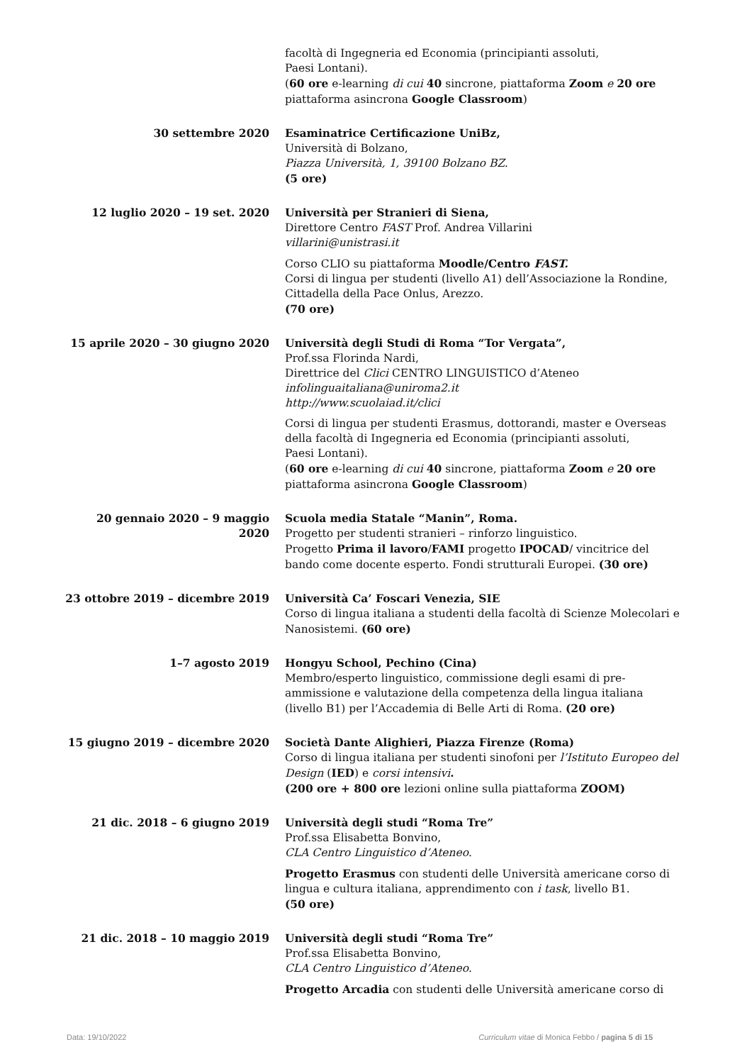facoltà di Ingegneria ed Economia (principianti assoluti,
Paesi Lontani).
(60 ore e-learning di cui 40 sincrone, piattaforma Zoom e 20 ore
piattaforma asincrona Google Classroom)
30 settembre 2020 Esaminatrice Certificazione UniBz,
Università di Bolzano,
Piazza Università, 1, 39100 Bolzano BZ.
(5 ore)
12 luglio 2020 – 19 set. 2020 Università per Stranieri di Siena,
Direttore Centro FAST Prof. Andrea Villarini
villarini@unistrasi.it
Corso CLIO su piattaforma Moodle/Centro FAST.
Corsi di lingua per studenti (livello A1) dell’Associazione la Rondine, Cittadella della Pace Onlus, Arezzo.
(70 ore)
15 aprile 2020 – 30 giugno 2020 Università degli Studi di Roma “Tor Vergata”,
Prof.ssa Florinda Nardi,
Direttrice del Clici CENTRO LINGUISTICO d’Ateneo
infolinguaitaliana@uniroma2.it
http://www.scuolaiad.it/clici
Corsi di lingua per studenti Erasmus, dottorandi, master e Overseas della facoltà di Ingegneria ed Economia (principianti assoluti,
Paesi Lontani).
(60 ore e-learning di cui 40 sincrone, piattaforma Zoom e 20 ore
piattaforma asincrona Google Classroom)
20 gennaio 2020 – 9 maggio 2020 Scuola media Statale “Manin”, Roma.
Progetto per studenti stranieri – rinforzo linguistico.
Progetto Prima il lavoro/FAMI progetto IPOCAD/ vincitrice del bando come docente esperto. Fondi strutturali Europei. (30 ore)
23 ottobre 2019 – dicembre 2019 Università Ca’ Foscari Venezia, SIE
Corso di lingua italiana a studenti della facoltà di Scienze Molecolari e Nanosistemi. (60 ore)
1–7 agosto 2019 Hongyu School, Pechino (Cina)
Membro/esperto linguistico, commissione degli esami di pre-ammissione e valutazione della competenza della lingua italiana (livello B1) per l’Accademia di Belle Arti di Roma. (20 ore)
15 giugno 2019 – dicembre 2020 Società Dante Alighieri, Piazza Firenze (Roma)
Corso di lingua italiana per studenti sinofoni per l’Istituto Europeo del Design (IED) e corsi intensivi.
(200 ore + 800 ore lezioni online sulla piattaforma ZOOM)
21 dic. 2018 – 6 giugno 2019 Università degli studi “Roma Tre”
Prof.ssa Elisabetta Bonvino,
CLA Centro Linguistico d’Ateneo.
Progetto Erasmus con studenti delle Università americane corso di lingua e cultura italiana, apprendimento con i task, livello B1.
(50 ore)
21 dic. 2018 – 10 maggio 2019 Università degli studi “Roma Tre”
Prof.ssa Elisabetta Bonvino,
CLA Centro Linguistico d’Ateneo.
Progetto Arcadia con studenti delle Università americane corso di
Data: 19/10/2022 Curriculum vitae di Monica Febbo / pagina 5 di 15